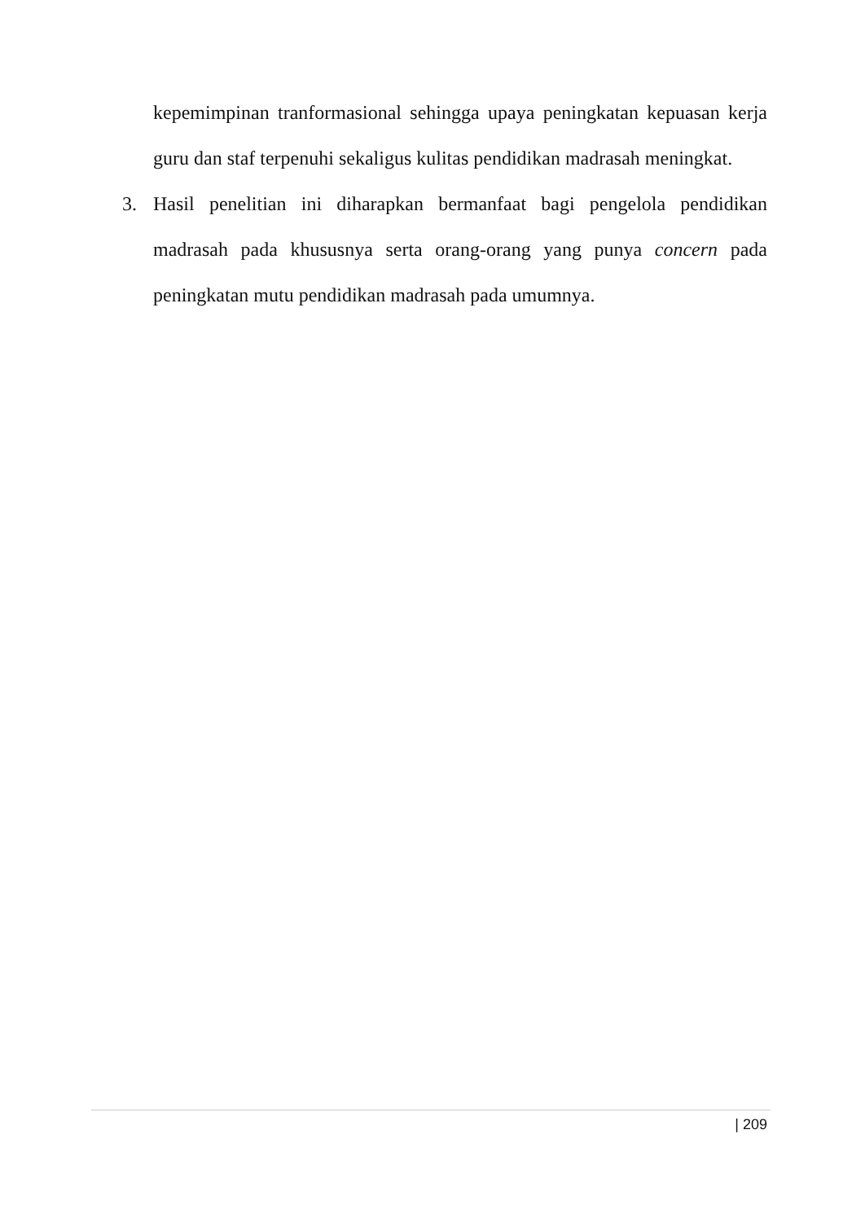kepemimpinan tranformasional sehingga upaya peningkatan kepuasan kerja guru dan staf terpenuhi sekaligus kulitas pendidikan madrasah meningkat.
3. Hasil penelitian ini diharapkan bermanfaat bagi pengelola pendidikan madrasah pada khususnya serta orang-orang yang punya concern pada peningkatan mutu pendidikan madrasah pada umumnya.
| 209